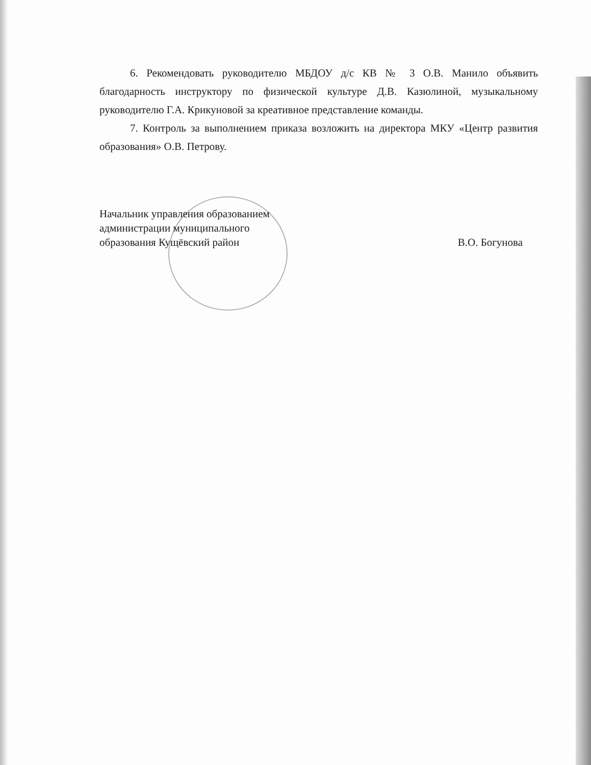6. Рекомендовать руководителю МБДОУ д/с КВ № 3 О.В. Манило объявить благодарность инструктору по физической культуре Д.В. Казюлиной, музыкальному руководителю Г.А. Крикуновой за креативное представление команды.
7. Контроль за выполнением приказа возложить на директора МКУ «Центр развития образования» О.В. Петрову.
Начальник управления образованием
администрации муниципального
образования Кущёвский район
В.О. Богунова